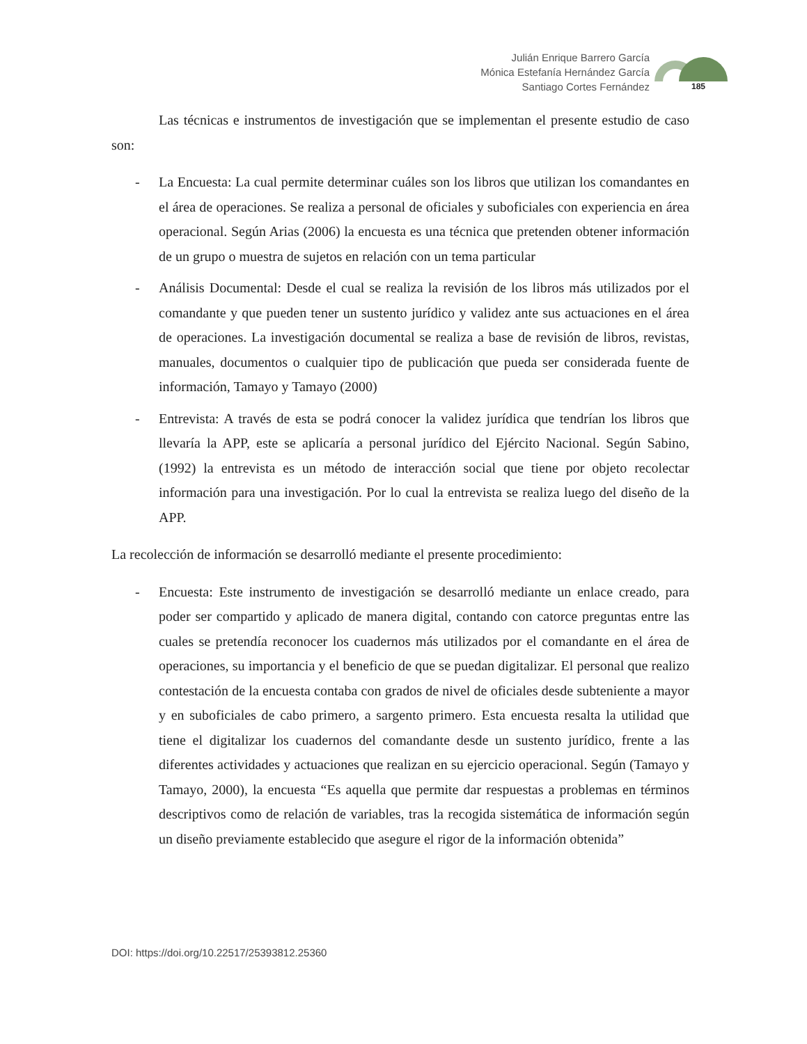Julián Enrique Barrero García
Mónica Estefanía Hernández García
Santiago Cortes Fernández
185
Las técnicas e instrumentos de investigación que se implementan el presente estudio de caso son:
- La Encuesta: La cual permite determinar cuáles son los libros que utilizan los comandantes en el área de operaciones. Se realiza a personal de oficiales y suboficiales con experiencia en área operacional. Según Arias (2006) la encuesta es una técnica que pretenden obtener información de un grupo o muestra de sujetos en relación con un tema particular
- Análisis Documental: Desde el cual se realiza la revisión de los libros más utilizados por el comandante y que pueden tener un sustento jurídico y validez ante sus actuaciones en el área de operaciones. La investigación documental se realiza a base de revisión de libros, revistas, manuales, documentos o cualquier tipo de publicación que pueda ser considerada fuente de información, Tamayo y Tamayo (2000)
- Entrevista: A través de esta se podrá conocer la validez jurídica que tendrían los libros que llevaría la APP, este se aplicaría a personal jurídico del Ejército Nacional. Según Sabino, (1992) la entrevista es un método de interacción social que tiene por objeto recolectar información para una investigación. Por lo cual la entrevista se realiza luego del diseño de la APP.
La recolección de información se desarrolló mediante el presente procedimiento:
- Encuesta: Este instrumento de investigación se desarrolló mediante un enlace creado, para poder ser compartido y aplicado de manera digital, contando con catorce preguntas entre las cuales se pretendía reconocer los cuadernos más utilizados por el comandante en el área de operaciones, su importancia y el beneficio de que se puedan digitalizar. El personal que realizo contestación de la encuesta contaba con grados de nivel de oficiales desde subteniente a mayor y en suboficiales de cabo primero, a sargento primero. Esta encuesta resalta la utilidad que tiene el digitalizar los cuadernos del comandante desde un sustento jurídico, frente a las diferentes actividades y actuaciones que realizan en su ejercicio operacional. Según (Tamayo y Tamayo, 2000), la encuesta “Es aquella que permite dar respuestas a problemas en términos descriptivos como de relación de variables, tras la recogida sistemática de información según un diseño previamente establecido que asegure el rigor de la información obtenida”
DOI: https://doi.org/10.22517/25393812.25360